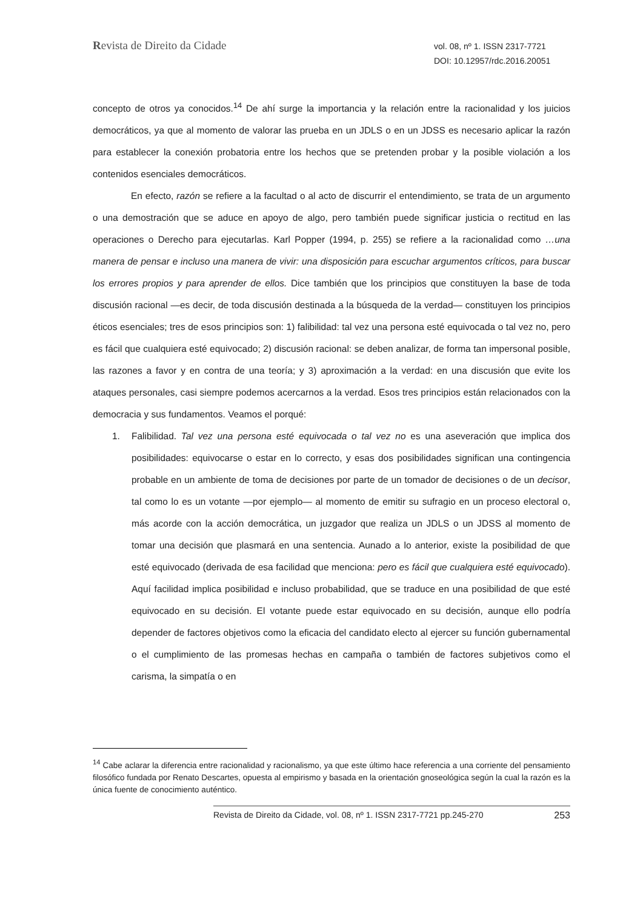Revista de Direito da Cidade
vol. 08, nº 1. ISSN 2317-7721
DOI: 10.12957/rdc.2016.20051
concepto de otros ya conocidos.<sup>14</sup> De ahí surge la importancia y la relación entre la racionalidad y los juicios democráticos, ya que al momento de valorar las prueba en un JDLS o en un JDSS es necesario aplicar la razón para establecer la conexión probatoria entre los hechos que se pretenden probar y la posible violación a los contenidos esenciales democráticos.
En efecto, razón se refiere a la facultad o al acto de discurrir el entendimiento, se trata de un argumento o una demostración que se aduce en apoyo de algo, pero también puede significar justicia o rectitud en las operaciones o Derecho para ejecutarlas. Karl Popper (1994, p. 255) se refiere a la racionalidad como …una manera de pensar e incluso una manera de vivir: una disposición para escuchar argumentos críticos, para buscar los errores propios y para aprender de ellos. Dice también que los principios que constituyen la base de toda discusión racional —es decir, de toda discusión destinada a la búsqueda de la verdad— constituyen los principios éticos esenciales; tres de esos principios son: 1) falibilidad: tal vez una persona esté equivocada o tal vez no, pero es fácil que cualquiera esté equivocado; 2) discusión racional: se deben analizar, de forma tan impersonal posible, las razones a favor y en contra de una teoría; y 3) aproximación a la verdad: en una discusión que evite los ataques personales, casi siempre podemos acercarnos a la verdad. Esos tres principios están relacionados con la democracia y sus fundamentos. Veamos el porqué:
1. Falibilidad. Tal vez una persona esté equivocada o tal vez no es una aseveración que implica dos posibilidades: equivocarse o estar en lo correcto, y esas dos posibilidades significan una contingencia probable en un ambiente de toma de decisiones por parte de un tomador de decisiones o de un decisor, tal como lo es un votante —por ejemplo— al momento de emitir su sufragio en un proceso electoral o, más acorde con la acción democrática, un juzgador que realiza un JDLS o un JDSS al momento de tomar una decisión que plasmará en una sentencia. Aunado a lo anterior, existe la posibilidad de que esté equivocado (derivada de esa facilidad que menciona: pero es fácil que cualquiera esté equivocado). Aquí facilidad implica posibilidad e incluso probabilidad, que se traduce en una posibilidad de que esté equivocado en su decisión. El votante puede estar equivocado en su decisión, aunque ello podría depender de factores objetivos como la eficacia del candidato electo al ejercer su función gubernamental o el cumplimiento de las promesas hechas en campaña o también de factores subjetivos como el carisma, la simpatía o en
<sup>14</sup> Cabe aclarar la diferencia entre racionalidad y racionalismo, ya que este último hace referencia a una corriente del pensamiento filosófico fundada por Renato Descartes, opuesta al empirismo y basada en la orientación gnoseológica según la cual la razón es la única fuente de conocimiento auténtico.
Revista de Direito da Cidade, vol. 08, nº 1. ISSN 2317-7721 pp.245-270 253